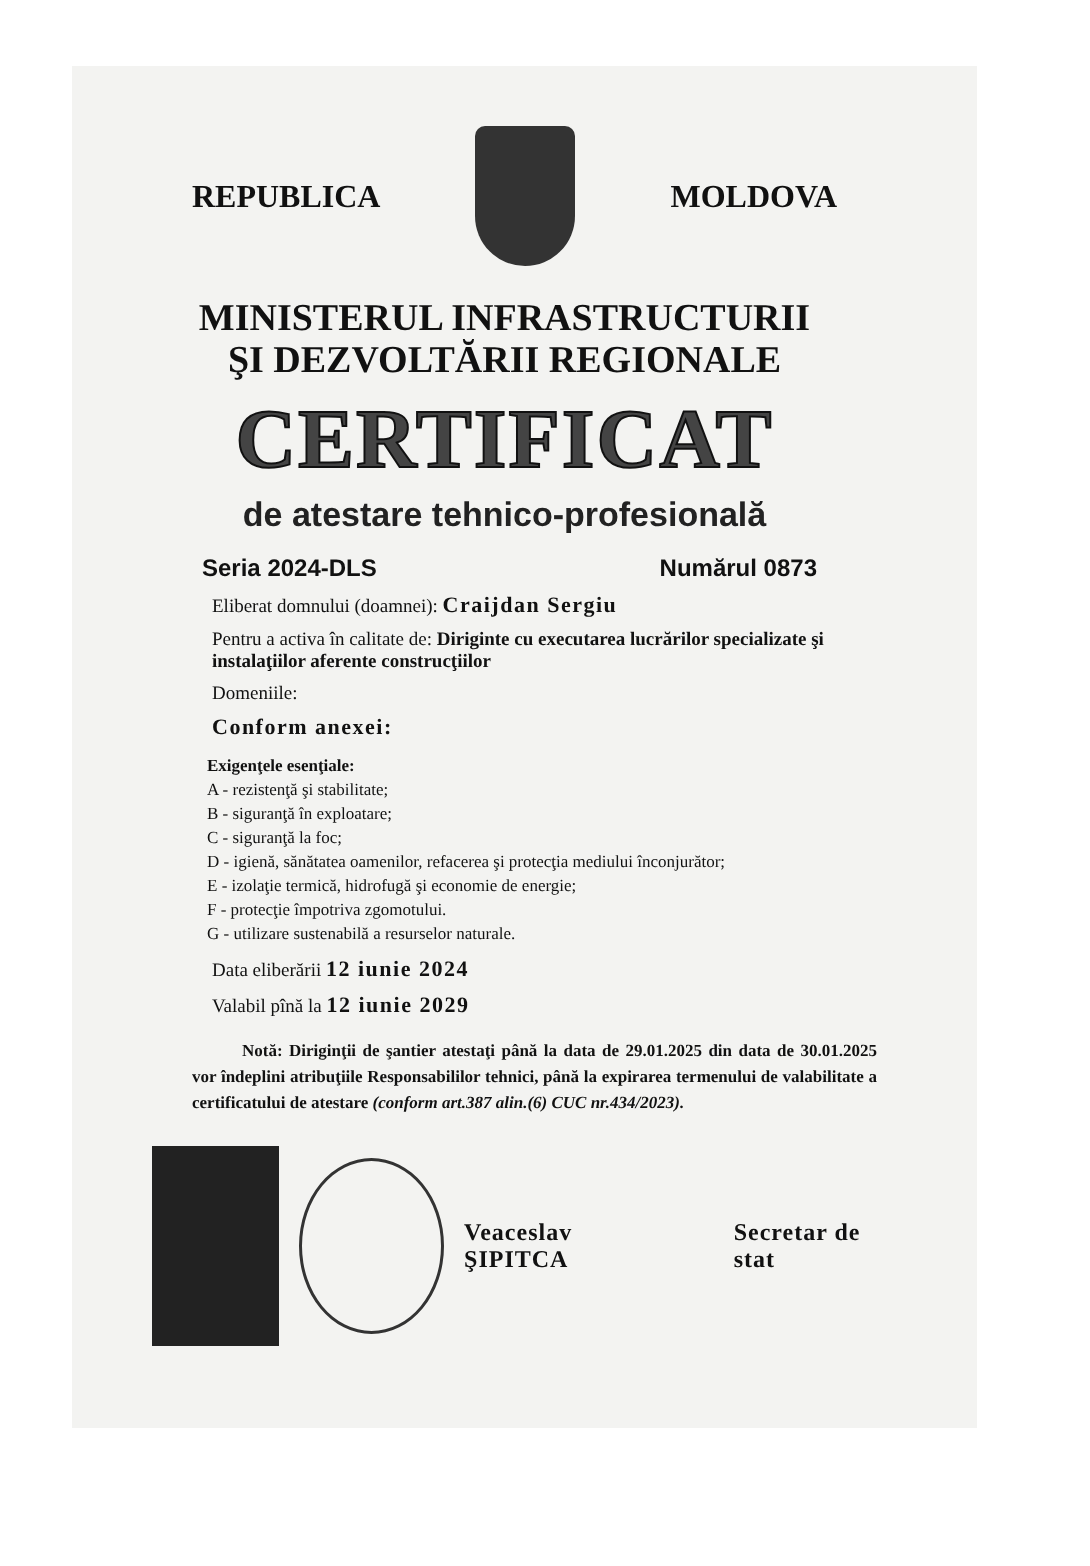REPUBLICA MOLDOVA
MINISTERUL INFRASTRUCTURII
ŞI DEZVOLTĂRII REGIONALE
CERTIFICAT
de atestare tehnico-profesională
Seria 2024-DLS Numărul 0873
Eliberat domnului (doamnei): Craijdan Sergiu
Pentru a activa în calitate de: Diriginte cu executarea lucrărilor specializate şi instalaţiilor aferente construcţiilor
Domeniile:
Conform anexei:
Exigenţele esenţiale:
A - rezistenţă şi stabilitate;
B - siguranţă în exploatare;
C - siguranţă la foc;
D - igienă, sănătatea oamenilor, refacerea şi protecţia mediului înconjurător;
E - izolaţie termică, hidrofugă şi economie de energie;
F - protecţie împotriva zgomotului.
G - utilizare sustenabilă a resurselor naturale.
Data eliberării 12 iunie 2024
Valabil pînă la 12 iunie 2029
Notă: Dirigin­ţii de şantier atestaţi până la data de 29.01.2025 din data de 30.01.2025 vor îndeplini atribuţiile Responsabililor tehnici, până la expirarea termenului de valabilitate a certificatului de atestare (conform art.387 alin.(6) CUC nr.434/2023).
Veaceslav ŞIPITCA Secretar de stat